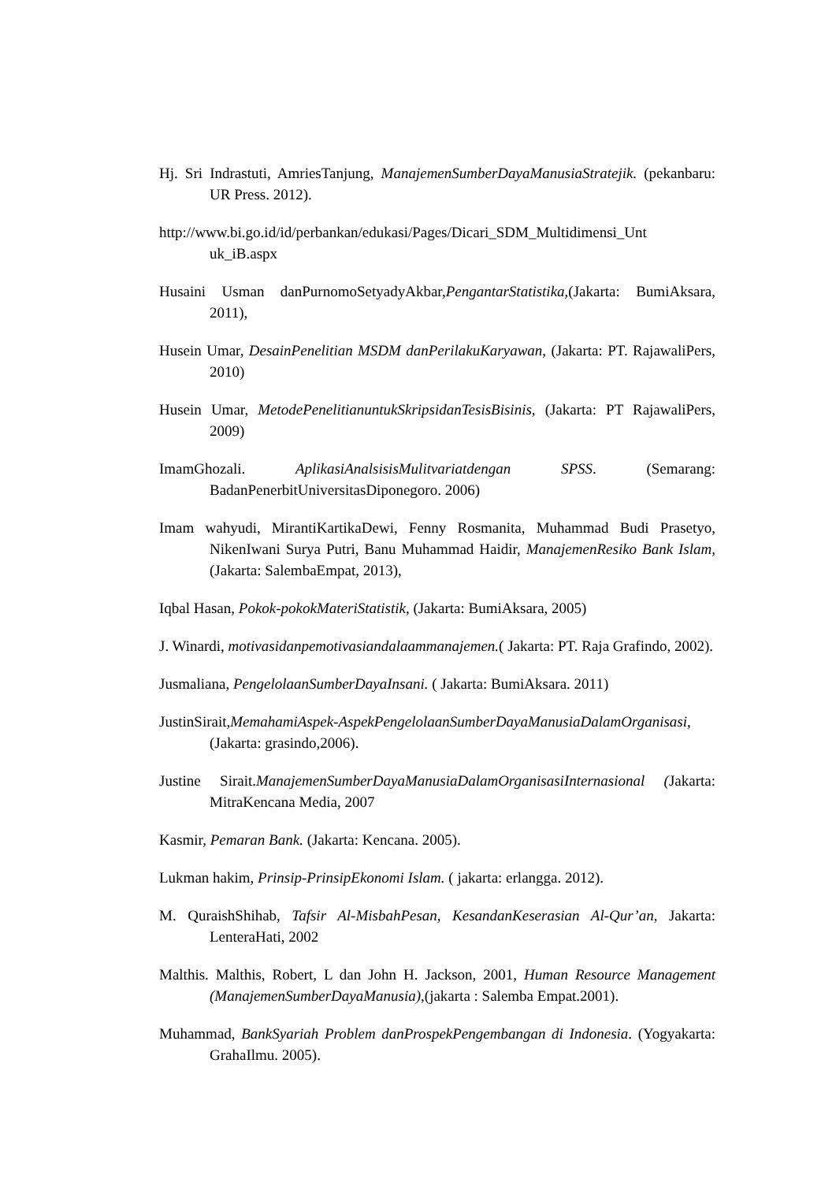Hj. Sri Indrastuti, AmriesTanjung, ManajemenSumberDayaManusiaStratejik. (pekanbaru: UR Press. 2012).
http://www.bi.go.id/id/perbankan/edukasi/Pages/Dicari_SDM_Multidimensi_Unt uk_iB.aspx
Husaini Usman danPurnomoSetyadyAkbar,PengantarStatistika,(Jakarta: BumiAksara, 2011),
Husein Umar, DesainPenelitian MSDM danPerilakuKaryawan, (Jakarta: PT. RajawaliPers, 2010)
Husein Umar, MetodePenelitianuntukSkripsidanTesisBisinis, (Jakarta: PT RajawaliPers, 2009)
ImamGhozali. AplikasiAnalsisisMulitvariatdengan SPSS. (Semarang: BadanPenerbitUniversitasDiponegoro. 2006)
Imam wahyudi, MirantiKartikaDewi, Fenny Rosmanita, Muhammad Budi Prasetyo, NikenIwani Surya Putri, Banu Muhammad Haidir, ManajemenResiko Bank Islam, (Jakarta: SalembaEmpat, 2013),
Iqbal Hasan, Pokok-pokokMateriStatistik, (Jakarta: BumiAksara, 2005)
J. Winardi, motivasidanpemotivasiandalaammanajemen.( Jakarta: PT. Raja Grafindo, 2002).
Jusmaliana, PengelolaanSumberDayaInsani. ( Jakarta: BumiAksara. 2011)
JustinSirait,MemahamiAspek-AspekPengelolaanSumberDayaManusiaDalamOrganisasi,(Jakarta: grasindo,2006).
Justine Sirait.ManajemenSumberDayaManusiaDalamOrganisasiInternasional (Jakarta: MitraKencana Media, 2007
Kasmir, Pemaran Bank. (Jakarta: Kencana. 2005).
Lukman hakim, Prinsip-PrinsipEkonomi Islam. ( jakarta: erlangga. 2012).
M. QuraishShihab, Tafsir Al-MisbahPesan, KesandanKeserasian Al-Qur’an, Jakarta: LenteraHati, 2002
Malthis. Malthis, Robert, L dan John H. Jackson, 2001, Human Resource Management (ManajemenSumberDayaManusia),(jakarta : Salemba Empat.2001).
Muhammad, BankSyariah Problem danProspekPengembangan di Indonesia. (Yogyakarta: GrahaIlmu. 2005).